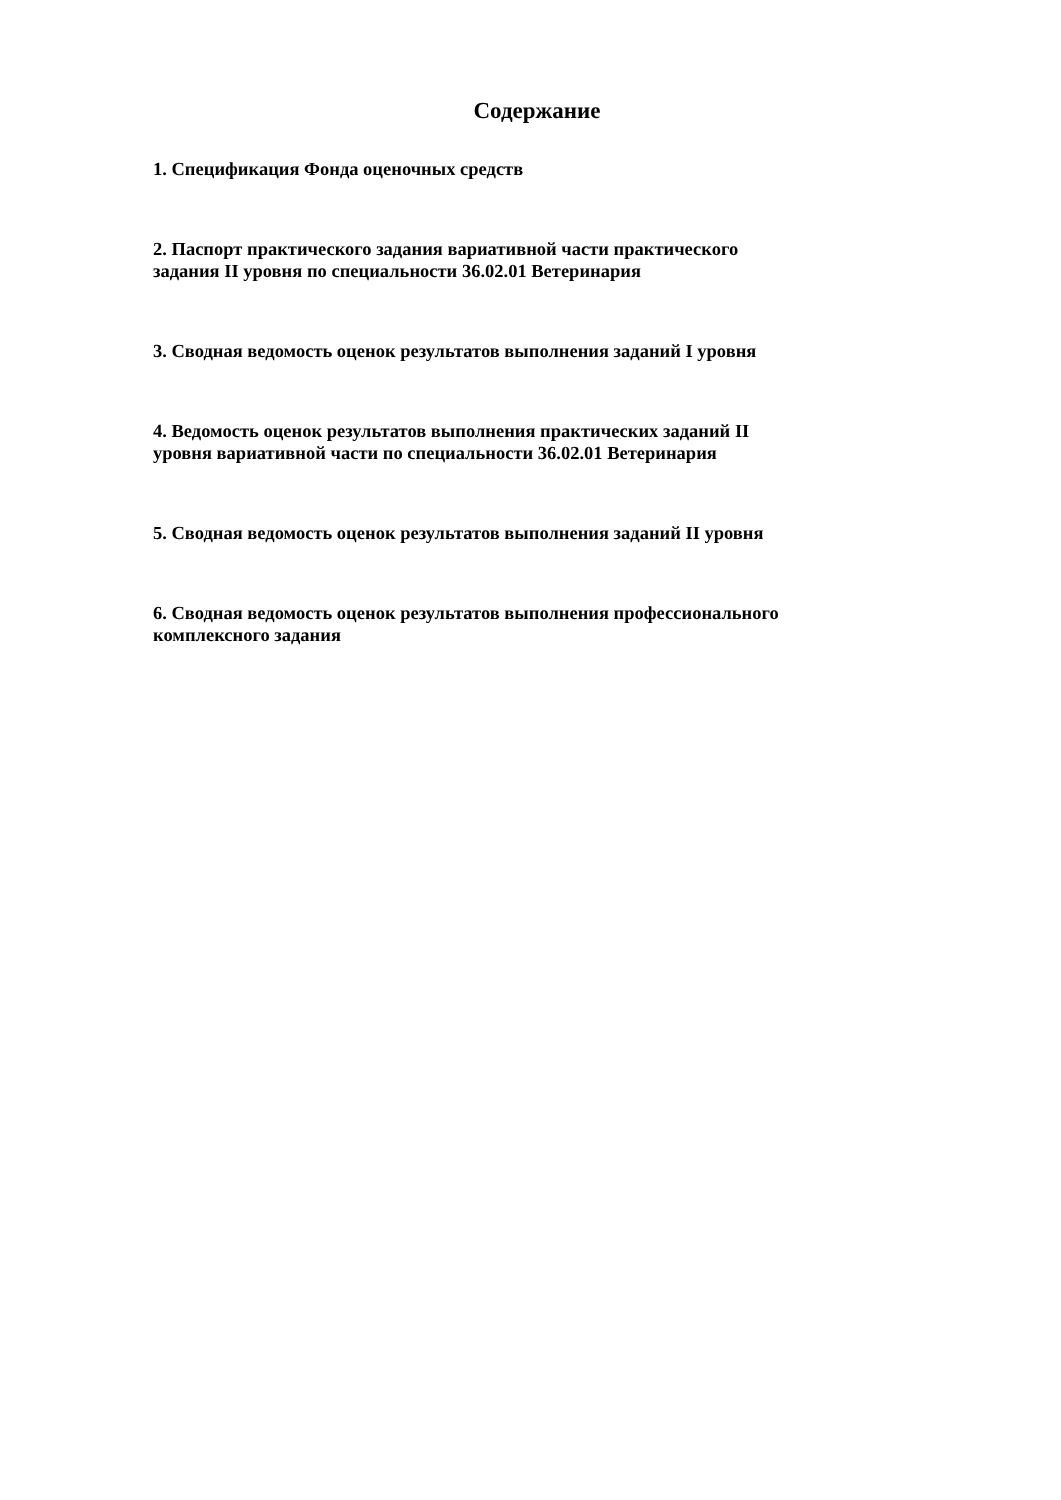Содержание
1. Спецификация Фонда оценочных средств
2. Паспорт практического задания вариативной части практического
задания II уровня по специальности 36.02.01 Ветеринария
3. Сводная ведомость оценок результатов выполнения заданий I уровня
4. Ведомость оценок результатов выполнения практических заданий II
уровня вариативной части по специальности 36.02.01 Ветеринария
5. Сводная ведомость оценок результатов выполнения заданий II уровня
6. Сводная ведомость оценок результатов выполнения профессионального
комплексного задания